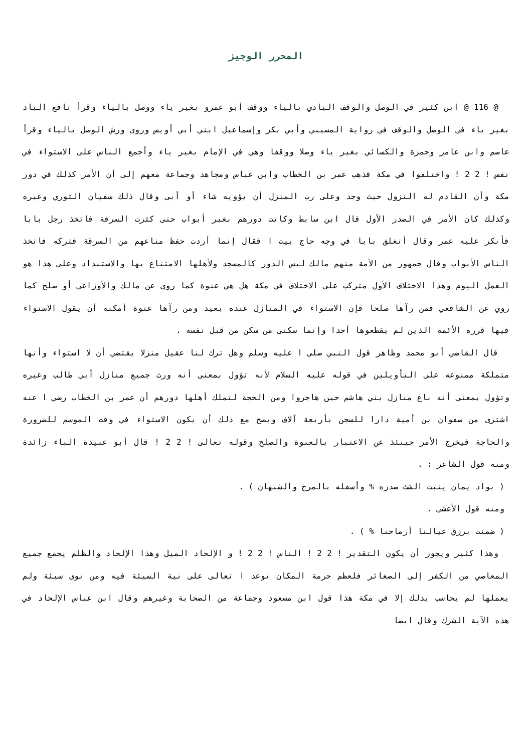المحرر الوجيز
@ 116 @ ابن كثير في الوصل والوقف البادي بالياء ووقف أبو عمرو بغير ياء ووصل بالياء وقرأ نافع الباد بغير ياء في الوصل والوقف في رواية المسيبي وأبي بكر وإسماعيل ابني أبي أويس وروى ورش الوصل بالياء وقرأ عاصم وابن عامر وحمزة والكسائي بغير ياء وصلا ووقفا وهي في الإمام بغير ياء وأجمع الناس على الاستواء في نفس ! 2 2 ! واختلفوا في مكة فذهب عمر بن الخطاب وابن عباس ومجاهد وجماعة معهم إلى أن الأمر كذلك في دور مكة وأن القادم له النزول حيث وجد وعلى رب المنزل أن يؤويه شاء أو أبى وقال ذلك سفيان الثوري وغيره وكذلك كان الأمر في الصدر الأول قال ابن سابط وكانت دورهم بغير أبواب حتى كثرت السرقة فاتخذ رجل بابا فأنكر عليه عمر وقال أتغلق بابا في وجه حاج بيت ا فقال إنما أردت حفظ متاعهم من السرقة فتركه فاتخذ الناس الأبواب وقال جمهور من الأمة منهم مالك ليس الدور كالمسجد ولأهلها الامتناع بها والاستبداد وعلى هذا هو العمل اليوم وهذا الاختلاف الأول متركب على الاختلاف في مكة هل هي عنوة كما روي عن مالك والأوزاعي أو صلح كما روي عن الشافعي فمن رآها صلحا فإن الاستواء في المنازل عنده بعيد ومن رآها عنوة أمكنه أن يقول الاستواء فيها قرره الأئمة الذين لم يقطعوها أحدا وإنما سكنى من سكن من قبل نفسه .
قال القاضي أبو محمد وظاهر قول النبي صلى ا عليه وسلم وهل ترك لنا عقيل منزلا يقتضي أن لا استواء وأنها متملكة ممنوعة على التأويلين في قوله عليه السلام لأنه تؤول بمعنى أنه ورث جميع منازل أبي طالب وغيره وتؤول بمعنى أنه باع منازل بني هاشم حين هاجروا ومن الحجة لتملك أهلها دورهم أن عمر بن الخطاب رضي ا عنه اشترى من صفوان بن أمية دارا للسجن بأربعة آلاف ويصح مع ذلك أن يكون الاستواء في وقت الموسم للضرورة والحاجة فيخرج الأمر حينئذ عن الاعتبار بالعنوة والصلح وقوله تعالى ! 2 2 ! قال أبو عبيدة الباء زائدة ومنه قول الشاعر : .
( بواد يمان ينبت الشث صدره % وأسفله بالمرخ والشبهان ) .
ومنه قول الأعشى .
( ضمنت برزق عيالنا أرماحنا % ) .
وهذا كثير ويجوز أن يكون التقدير ! 2 2 ! الناس ! 2 2 ! و الإلحاد الميل وهذا الإلحاد والظلم يجمع جميع المعاصي من الكفر إلى الصغائر فلعظم حرمة المكان توعد ا تعالى على نية السيئة فيه ومن نوى سيئة ولم يعملها لم يحاسب بذلك إلا في مكة هذا قول ابن مسعود وجماعة من الصحابة وغيرهم وقال ابن عباس الإلحاد في هذه الآية الشرك وقال ايضا